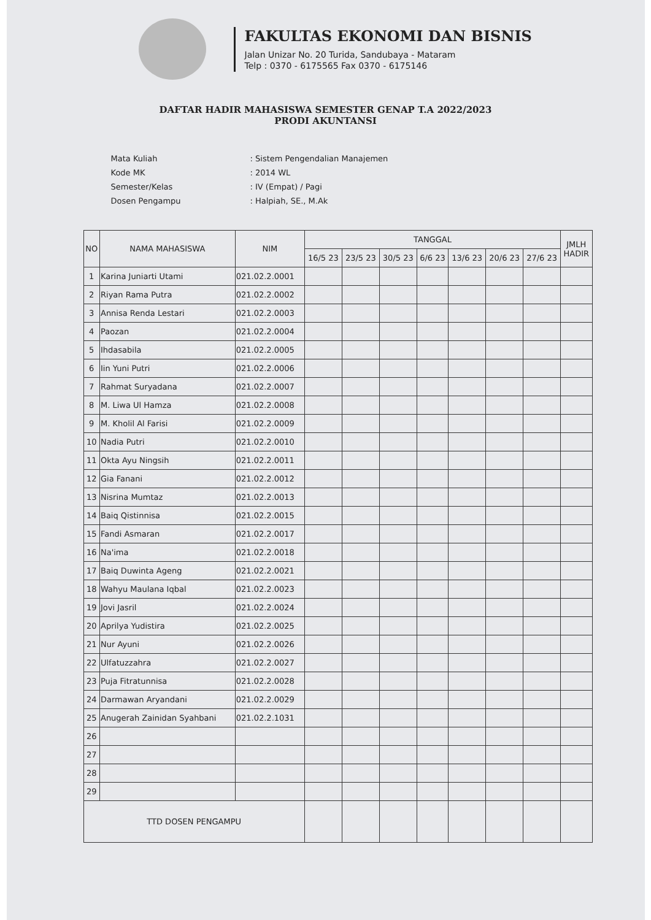FAKULTAS EKONOMI DAN BISNIS
Jalan Unizar No. 20 Turida, Sandubaya - Mataram
Telp : 0370 - 6175565 Fax 0370 - 6175146
DAFTAR HADIR MAHASISWA SEMESTER GENAP T.A 2022/2023
PRODI AKUNTANSI
| Mata Kuliah | : Sistem Pengendalian Manajemen |
| Kode MK | : 2014 WL |
| Semester/Kelas | : IV (Empat) / Pagi |
| Dosen Pengampu | : Halpiah, SE., M.Ak |
| NO | NAMA MAHASISWA | NIM | TANGGAL | | | | | | | JMLH HADIR |
| --- | --- | --- | --- | --- | --- | --- | --- | --- | --- | --- |
| | | | 16/5 23 | 23/5 23 | 30/5 23 | 6/6 23 | 13/6 23 | 20/6 23 | 27/6 23 | |
| 1 | Karina Juniarti Utami | 021.02.2.0001 | | | | | | | | |
| 2 | Riyan Rama Putra | 021.02.2.0002 | | | | | | | | |
| 3 | Annisa Renda Lestari | 021.02.2.0003 | | | | | | | | |
| 4 | Paozan | 021.02.2.0004 | | | | | | | | |
| 5 | Ihdasabila | 021.02.2.0005 | | | | | | | | |
| 6 | Iin Yuni Putri | 021.02.2.0006 | | | | | | | | |
| 7 | Rahmat Suryadana | 021.02.2.0007 | | | | | | | | |
| 8 | M. Liwa Ul Hamza | 021.02.2.0008 | | | | | | | | |
| 9 | M. Kholil Al Farisi | 021.02.2.0009 | | | | | | | | |
| 10 | Nadia Putri | 021.02.2.0010 | | | | | | | | |
| 11 | Okta Ayu Ningsih | 021.02.2.0011 | | | | | | | | |
| 12 | Gia Fanani | 021.02.2.0012 | | | | | | | | |
| 13 | Nisrina Mumtaz | 021.02.2.0013 | | | | | | | | |
| 14 | Baiq Qistinnisa | 021.02.2.0015 | | | | | | | | |
| 15 | Fandi Asmaran | 021.02.2.0017 | | | | | | | | |
| 16 | Na'ima | 021.02.2.0018 | | | | | | | | |
| 17 | Baiq Duwinta Ageng | 021.02.2.0021 | | | | | | | | |
| 18 | Wahyu Maulana Iqbal | 021.02.2.0023 | | | | | | | | |
| 19 | Jovi Jasril | 021.02.2.0024 | | | | | | | | |
| 20 | Aprilya Yudistira | 021.02.2.0025 | | | | | | | | |
| 21 | Nur Ayuni | 021.02.2.0026 | | | | | | | | |
| 22 | Ulfatuzzahra | 021.02.2.0027 | | | | | | | | |
| 23 | Puja Fitratunnisa | 021.02.2.0028 | | | | | | | | |
| 24 | Darmawan Aryandani | 021.02.2.0029 | | | | | | | | |
| 25 | Anugerah Zainidan Syahbani | 021.02.2.1031 | | | | | | | | |
| 26 | | | | | | | | | | |
| 27 | | | | | | | | | | |
| 28 | | | | | | | | | | |
| 29 | | | | | | | | | | |
| TTD DOSEN PENGAMPU | | | | | | | | | | |